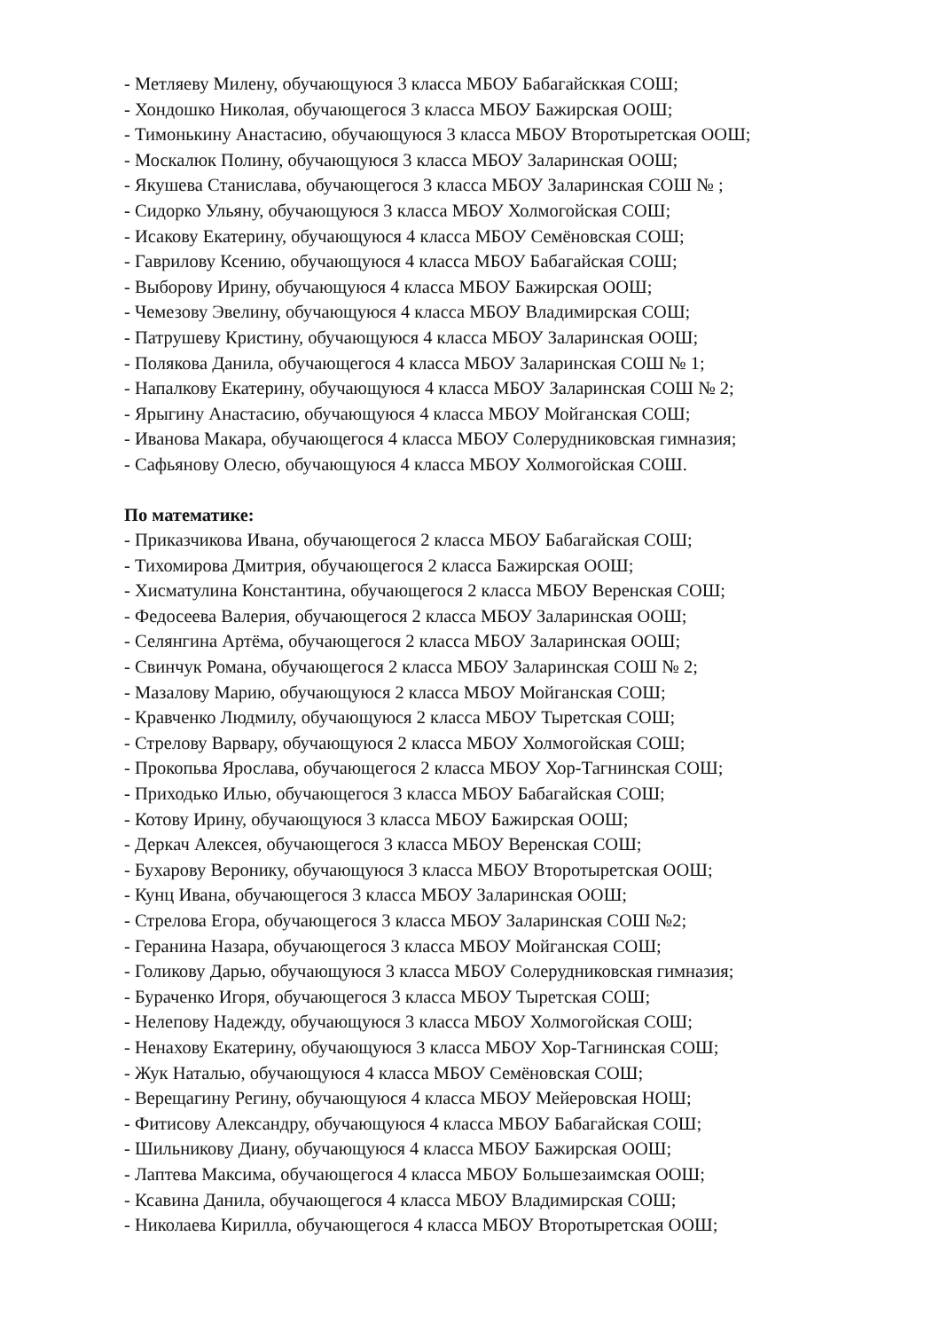- Метляеву Милену, обучающуюся 3 класса МБОУ Бабагайсккая СОШ;
- Хондошко Николая, обучающегося 3 класса МБОУ Бажирская ООШ;
- Тимонькину Анастасию, обучающуюся 3 класса МБОУ Второтыретская ООШ;
- Москалюк Полину, обучающуюся 3 класса МБОУ Заларинская ООШ;
- Якушева Станислава, обучающегося 3 класса МБОУ Заларинская СОШ № ;
- Сидорко Ульяну, обучающуюся 3 класса МБОУ Холмогойская СОШ;
- Исакову Екатерину, обучающуюся 4 класса МБОУ Семёновская СОШ;
- Гаврилову Ксению, обучающуюся 4 класса МБОУ Бабагайская СОШ;
- Выборову Ирину, обучающуюся 4 класса МБОУ Бажирская ООШ;
- Чемезову Эвелину, обучающуюся 4 класса МБОУ Владимирская СОШ;
- Патрушеву Кристину, обучающуюся 4 класса МБОУ Заларинская ООШ;
- Полякова Данила, обучающегося 4 класса МБОУ Заларинская СОШ № 1;
- Напалкову Екатерину, обучающуюся 4 класса МБОУ Заларинская СОШ № 2;
- Ярыгину Анастасию, обучающуюся 4 класса МБОУ Мойганская СОШ;
- Иванова Макара, обучающегося 4 класса МБОУ Солерудниковская гимназия;
- Сафьянову Олесю, обучающуюся 4 класса МБОУ Холмогойская СОШ.
По математике:
- Приказчикова Ивана, обучающегося 2 класса МБОУ Бабагайская СОШ;
- Тихомирова Дмитрия, обучающегося 2 класса Бажирская ООШ;
- Хисматулина Константина, обучающегося 2 класса МБОУ Веренская СОШ;
- Федосеева Валерия, обучающегося 2 класса МБОУ Заларинская ООШ;
- Селянгина Артёма, обучающегося 2 класса МБОУ Заларинская ООШ;
- Свинчук Романа, обучающегося 2 класса МБОУ Заларинская СОШ № 2;
- Мазалову Марию, обучающуюся 2 класса МБОУ Мойганская СОШ;
- Кравченко Людмилу, обучающуюся 2 класса МБОУ Тыретская СОШ;
- Стрелову Варвару, обучающуюся 2 класса МБОУ Холмогойская СОШ;
- Прокопьва Ярослава, обучающегося 2 класса МБОУ Хор-Тагнинская СОШ;
- Приходько Илью, обучающегося 3 класса МБОУ Бабагайская СОШ;
- Котову Ирину, обучающуюся 3 класса МБОУ Бажирская ООШ;
- Деркач Алексея, обучающегося 3 класса МБОУ Веренская СОШ;
- Бухарову Веронику, обучающуюся 3 класса МБОУ Второтыретская ООШ;
- Кунц Ивана, обучающегося 3 класса МБОУ Заларинская ООШ;
- Стрелова Егора, обучающегося 3 класса МБОУ Заларинская СОШ №2;
- Геранина Назара, обучающегося 3 класса МБОУ Мойганская СОШ;
- Голикову Дарью, обучающуюся 3 класса МБОУ Солерудниковская гимназия;
- Бураченко Игоря, обучающегося 3 класса МБОУ Тыретская СОШ;
- Нелепову Надежду, обучающуюся 3 класса МБОУ Холмогойская СОШ;
- Ненахову Екатерину, обучающуюся 3 класса МБОУ Хор-Тагнинская СОШ;
- Жук Наталью, обучающуюся 4 класса МБОУ Семёновская СОШ;
- Верещагину Регину, обучающуюся 4 класса МБОУ Мейеровская НОШ;
- Фитисову Александру, обучающуюся 4 класса МБОУ Бабагайская СОШ;
- Шильникову Диану, обучающуюся 4 класса МБОУ Бажирская ООШ;
- Лаптева Максима, обучающегося 4 класса МБОУ Большезаимская ООШ;
- Ксавина Данила, обучающегося 4 класса МБОУ Владимирская СОШ;
- Николаева Кирилла, обучающегося 4 класса МБОУ Второтыретская ООШ;